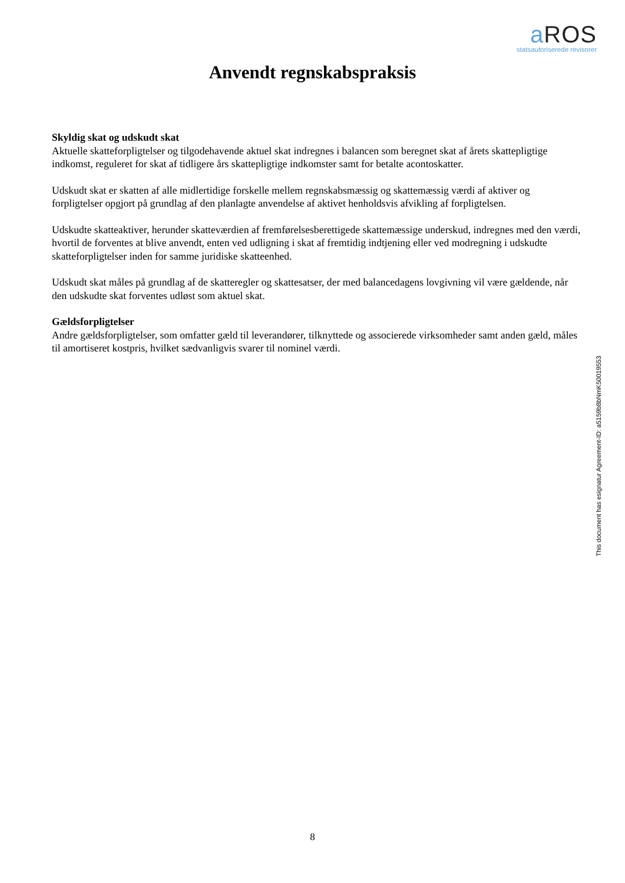a ROS
statsautoriserede revisorer
Anvendt regnskabspraksis
Skyldig skat og udskudt skat
Aktuelle skatteforpligtelser og tilgodehavende aktuel skat indregnes i balancen som beregnet skat af årets skattepligtige indkomst, reguleret for skat af tidligere års skattepligtige indkomster samt for betalte acontoskatter.
Udskudt skat er skatten af alle midlertidige forskelle mellem regnskabsmæssig og skattemæssig værdi af aktiver og forpligtelser opgjort på grundlag af den planlagte anvendelse af aktivet henholdsvis afvikling af forpligtelsen.
Udskudte skatteaktiver, herunder skatteværdien af fremførelsesberettigede skattemæssige underskud, indregnes med den værdi, hvortil de forventes at blive anvendt, enten ved udligning i skat af fremtidig indtjening eller ved modregning i udskudte skatteforpligtelser inden for samme juridiske skatteenhed.
Udskudt skat måles på grundlag af de skatteregler og skattesatser, der med balancedagens lovgivning vil være gældende, når den udskudte skat forventes udløst som aktuel skat.
Gældsforpligtelser
Andre gældsforpligtelser, som omfatter gæld til leverandører, tilknyttede og associerede virksomheder samt anden gæld, måles til amortiseret kostpris, hvilket sædvanligvis svarer til nominel værdi.
This document has esignatur Agreement-ID: a5159b8bNmK50019553
8